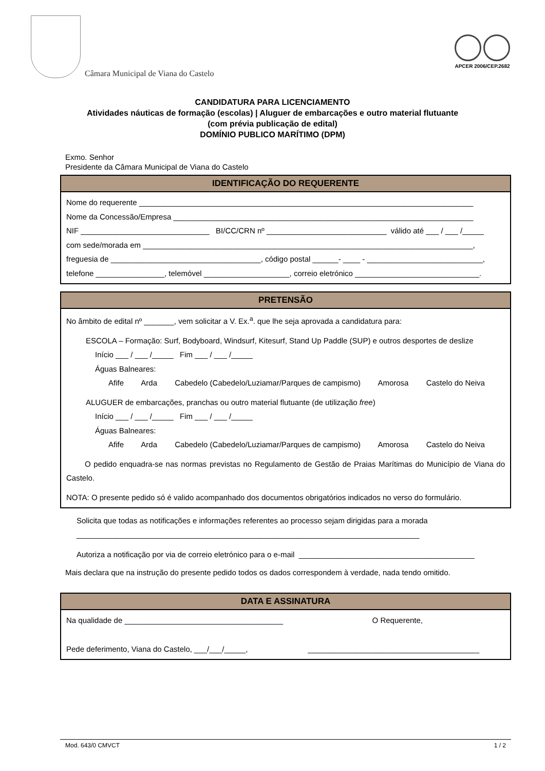Câmara Municipal de Viana do Castelo
APCER 2006/CEP.2682
CANDIDATURA PARA LICENCIAMENTO
Atividades náuticas de formação (escolas) | Aluguer de embarcações e outro material flutuante
(com prévia publicação de edital)
DOMÍNIO PUBLICO MARÍTIMO (DPM)
Exmo. Senhor
Presidente da Câmara Municipal de Viana do Castelo
IDENTIFICAÇÃO DO REQUERENTE
Nome do requerente ______________________________________________________________________________
Nome da Concessão/Empresa ______________________________________________________________________
NIF ______________________________ BI/CC/CRN nº ____________________________ válido até ___ / ___ /_____
com sede/morada em _____________________________________________________________________________,
freguesia de ___________________________________, código postal ______- ____ - ___________________________,
telefone ________________, telemóvel ____________________, correio eletrónico _____________________________.
PRETENSÃO
No âmbito de edital nº _______, vem solicitar a V. Ex.<sup>a</sup>. que lhe seja aprovada a candidatura para:
ESCOLA – Formação: Surf, Bodyboard, Windsurf, Kitesurf, Stand Up Paddle (SUP) e outros desportes de deslize
Início ___ / ___ /_____ Fim ___ / ___ /_____
Águas Balneares:
Afife Arda Cabedelo (Cabedelo/Luziamar/Parques de campismo) Amorosa Castelo do Neiva
ALUGUER de embarcações, pranchas ou outro material flutuante (de utilização free)
Início ___ / ___ /_____ Fim ___ / ___ /_____
Águas Balneares:
Afife Arda Cabedelo (Cabedelo/Luziamar/Parques de campismo) Amorosa Castelo do Neiva
O pedido enquadra-se nas normas previstas no Regulamento de Gestão de Praias Marítimas do Município de Viana do Castelo.
NOTA: O presente pedido só é valido acompanhado dos documentos obrigatórios indicados no verso do formulário.
Solicita que todas as notificações e informações referentes ao processo sejam dirigidas para a morada
________________________________________________________________________________
Autoriza a notificação por via de correio eletrónico para o e-mail _________________________________________
Mais declara que na instrução do presente pedido todos os dados correspondem à verdade, nada tendo omitido.
DATA E ASSINATURA
Na qualidade de _____________________________________ O Requerente,
Pede deferimento, Viana do Castelo, ___/___/_____, ________________________________________
Mod. 643/0 CMVCT 1 / 2